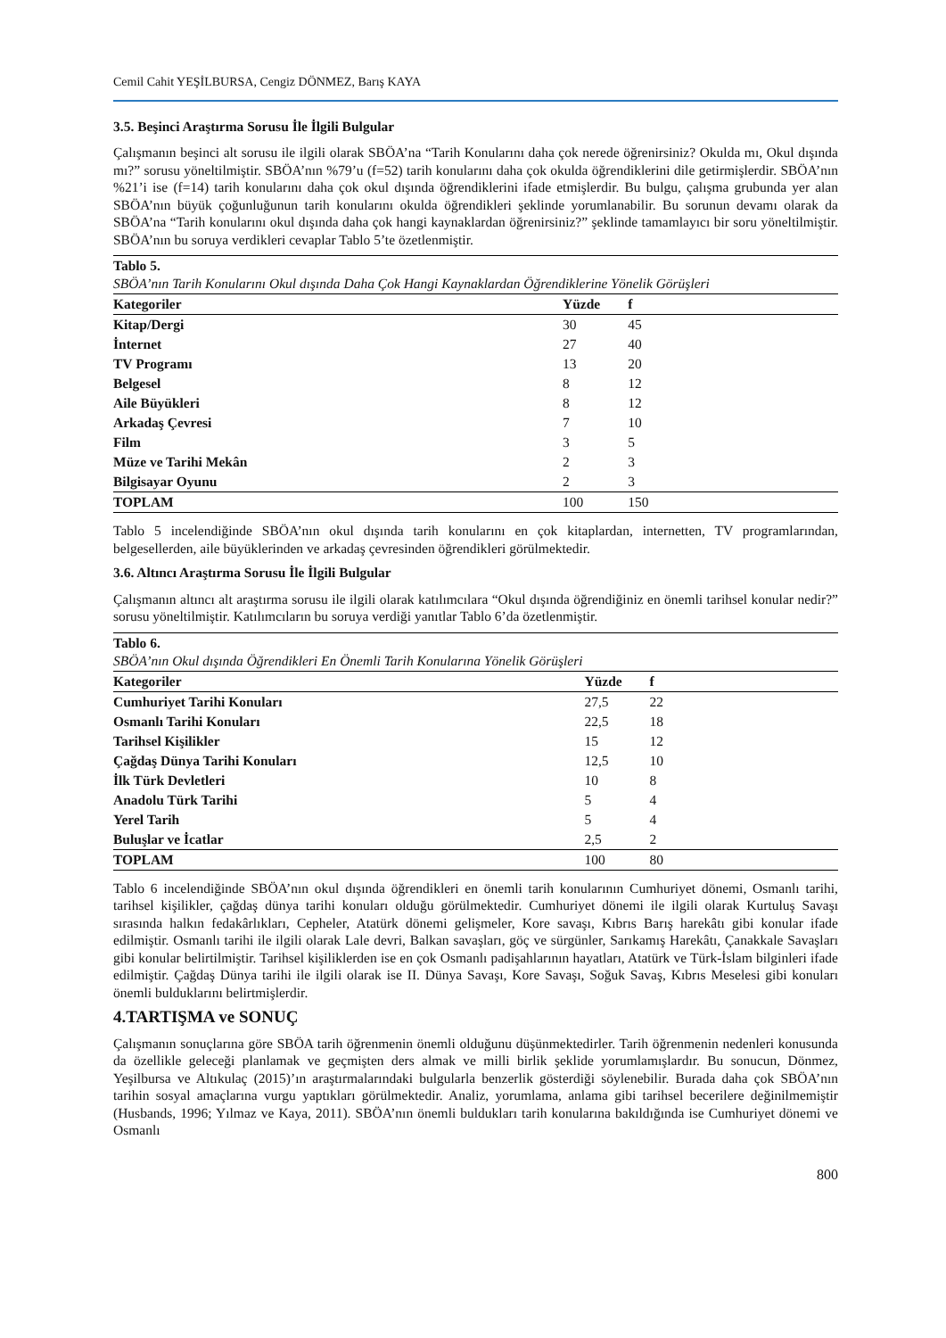Cemil Cahit YEŞİLBURSA, Cengiz DÖNMEZ, Barış KAYA
3.5. Beşinci Araştırma Sorusu İle İlgili Bulgular
Çalışmanın beşinci alt sorusu ile ilgili olarak SBÖA’na “Tarih Konularını daha çok nerede öğrenirsiniz? Okulda mı, Okul dışında mı?” sorusu yöneltilmiştir. SBÖA’nın %79’u (f=52) tarih konularını daha çok okulda öğrendiklerini dile getirmişlerdir. SBÖA’nın %21’i ise (f=14) tarih konularını daha çok okul dışında öğrendiklerini ifade etmişlerdir. Bu bulgu, çalışma grubunda yer alan SBÖA’nın büyük çoğunluğunun tarih konularını okulda öğrendikleri şeklinde yorumlanabilir. Bu sorunun devamı olarak da SBÖA’na “Tarih konularını okul dışında daha çok hangi kaynaklardan öğrenirsiniz?” şeklinde tamamlayıcı bir soru yöneltilmiştir. SBÖA’nın bu soruya verdikleri cevaplar Tablo 5’te özetlenmiştir.
| Tablo 5. SBÖA’nın Tarih Konularını Okul dışında Daha Çok Hangi Kaynaklardan Öğrendiklerine Yönelik Görüşleri | | |
| Kategoriler | Yüzde | f |
| Kitap/Dergi | 30 | 45 |
| İnternet | 27 | 40 |
| TV Programı | 13 | 20 |
| Belgesel | 8 | 12 |
| Aile Büyükleri | 8 | 12 |
| Arkadaş Çevresi | 7 | 10 |
| Film | 3 | 5 |
| Müze ve Tarihi Mekân | 2 | 3 |
| Bilgisayar Oyunu | 2 | 3 |
| TOPLAM | 100 | 150 |
Tablo 5 incelendiğinde SBÖA’nın okul dışında tarih konularını en çok kitaplardan, internetten, TV programlarından, belgesellerden, aile büyüklerinden ve arkadaş çevresinden öğrendikleri görülmektedir.
3.6. Altıncı Araştırma Sorusu İle İlgili Bulgular
Çalışmanın altıncı alt araştırma sorusu ile ilgili olarak katılımcılara “Okul dışında öğrendiğiniz en önemli tarihsel konular nedir?” sorusu yöneltilmiştir. Katılımcıların bu soruya verdiği yanıtlar Tablo 6’da özetlenmiştir.
| Tablo 6. SBÖA’nın Okul dışında Öğrendikleri En Önemli Tarih Konularına Yönelik Görüşleri | | |
| Kategoriler | Yüzde | f |
| Cumhuriyet Tarihi Konuları | 27,5 | 22 |
| Osmanlı Tarihi Konuları | 22,5 | 18 |
| Tarihsel Kişilikler | 15 | 12 |
| Çağdaş Dünya Tarihi Konuları | 12,5 | 10 |
| İlk Türk Devletleri | 10 | 8 |
| Anadolu Türk Tarihi | 5 | 4 |
| Yerel Tarih | 5 | 4 |
| Buluşlar ve İcatlar | 2,5 | 2 |
| TOPLAM | 100 | 80 |
Tablo 6 incelendiğinde SBÖA’nın okul dışında öğrendikleri en önemli tarih konularının Cumhuriyet dönemi, Osmanlı tarihi, tarihsel kişilikler, çağdaş dünya tarihi konuları olduğu görülmektedir. Cumhuriyet dönemi ile ilgili olarak Kurtuluş Savaşı sırasında halkın fedakârlıkları, Cepheler, Atatürk dönemi gelişmeler, Kore savaşı, Kıbrıs Barış harekâtı gibi konular ifade edilmiştir. Osmanlı tarihi ile ilgili olarak Lale devri, Balkan savaşları, göç ve sürgünler, Sarıkamış Harekâtı, Çanakkale Savaşları gibi konular belirtilmiştir. Tarihsel kişiliklerden ise en çok Osmanlı padişahlarının hayatları, Atatürk ve Türk-İslam bilginleri ifade edilmiştir. Çağdaş Dünya tarihi ile ilgili olarak ise II. Dünya Savaşı, Kore Savaşı, Soğuk Savaş, Kıbrıs Meselesi gibi konuları önemli bulduklarını belirtmişlerdir.
4.TARTIŞMA ve SONUÇ
Çalışmanın sonuçlarına göre SBÖA tarih öğrenmenin önemli olduğunu düşünmektedirler. Tarih öğrenmenin nedenleri konusunda da özellikle geleceği planlamak ve geçmişten ders almak ve milli birlik şeklide yorumlamışlardır. Bu sonucun, Dönmez, Yeşilbursa ve Altıkulaç (2015)’ın araştırmalarındaki bulgularla benzerlik gösterdiği söylenebilir. Burada daha çok SBÖA’nın tarihin sosyal amaçlarına vurgu yaptıkları görülmektedir. Analiz, yorumlama, anlama gibi tarihsel becerilere değinilmemiştir (Husbands, 1996; Yılmaz ve Kaya, 2011). SBÖA’nın önemli buldukları tarih konularına bakıldığında ise Cumhuriyet dönemi ve Osmanlı
800